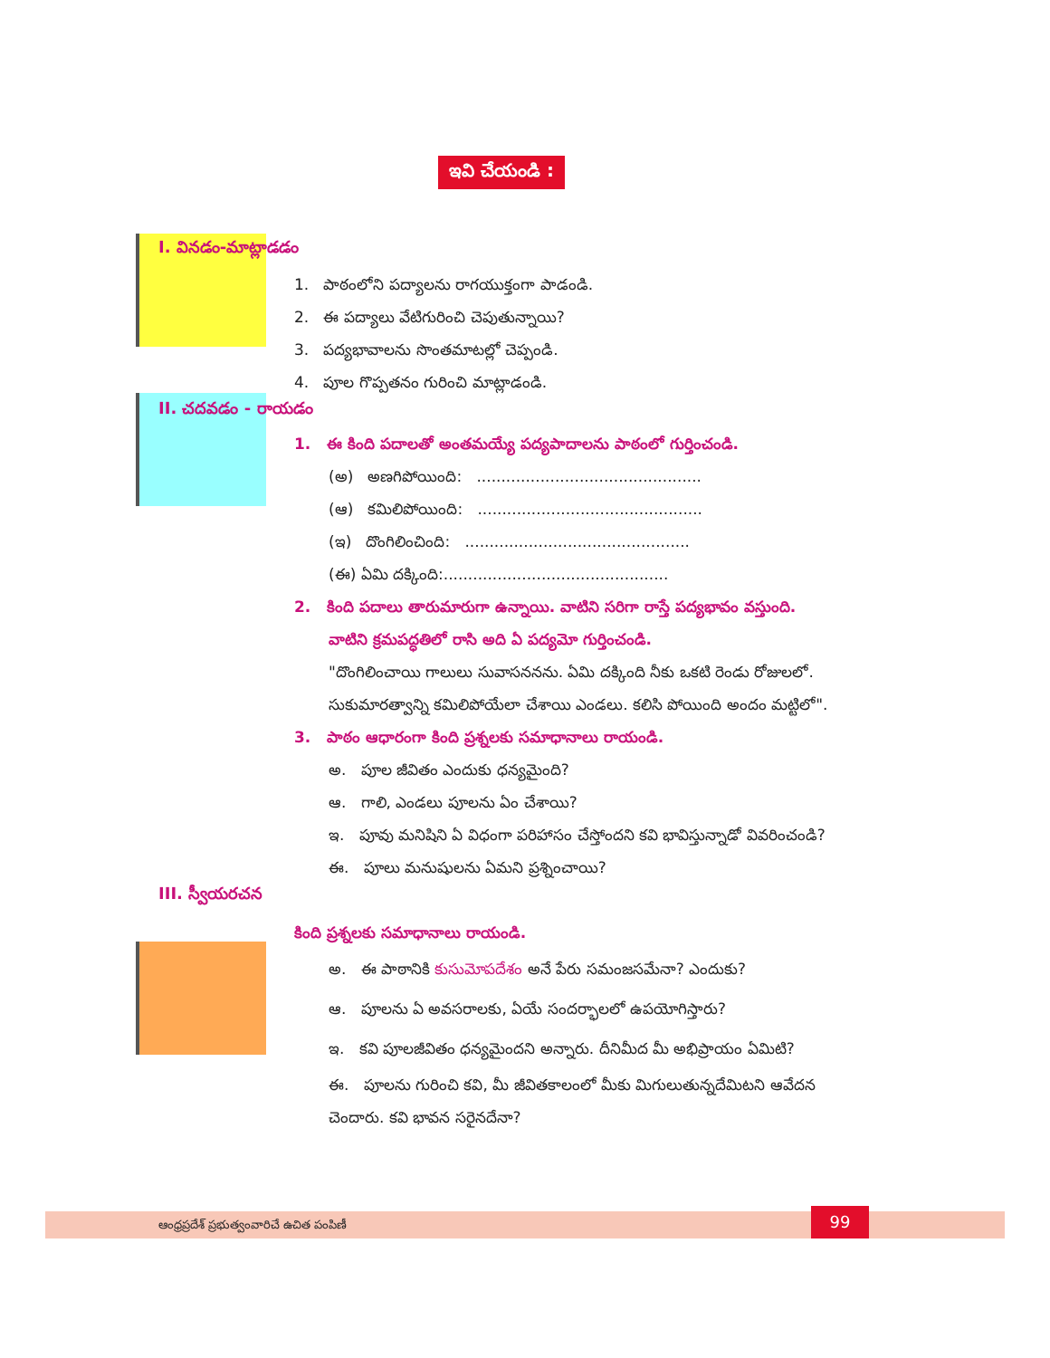ఇవి చేయండి :
I. వినడం-మాట్లాడడం
1. పాఠంలోని పద్యాలను రాగయుక్తంగా పాడండి.
2. ఈ పద్యాలు వేటిగురించి చెపుతున్నాయి?
3. పద్యభావాలను సొంతమాటల్లో చెప్పండి.
4. పూల గొప్పతనం గురించి మాట్లాడండి.
II. చదవడం - రాయడం
1. ఈ కింది పదాలతో అంతమయ్యే పద్యపాదాలను పాఠంలో గుర్తించండి.
(అ) అణగిపోయింది: ..............................................
(ఆ) కమిలిపోయింది: ..............................................
(ఇ) దొంగిలించింది: ..............................................
(ఈ) ఏమి దక్కింది:..............................................
2. కింది పదాలు తారుమారుగా ఉన్నాయి. వాటిని సరిగా రాస్తే పద్యభావం వస్తుంది.
వాటిని క్రమపద్ధతిలో రాసి అది ఏ పద్యమో గుర్తించండి.
"దొంగిలించాయి గాలులు సువాసననను. ఏమి దక్కింది నీకు ఒకటి రెండు రోజులలో. సుకుమారత్వాన్ని కమిలిపోయేలా చేశాయి ఎండలు. కలిసి పోయింది అందం మట్టిలో".
3. పాఠం ఆధారంగా కింది ప్రశ్నలకు సమాధానాలు రాయండి.
అ. పూల జీవితం ఎందుకు ధన్యమైంది?
ఆ. గాలి, ఎండలు పూలను ఏం చేశాయి?
ఇ. పూవు మనిషిని ఏ విధంగా పరిహాసం చేస్తోందని కవి భావిస్తున్నాడో వివరించండి?
ఈ. పూలు మనుషులను ఏమని ప్రశ్నించాయి?
III. స్వీయరచన
కింది ప్రశ్నలకు సమాధానాలు రాయండి.
అ. ఈ పాఠానికి కుసుమోపదేశం అనే పేరు సమంజసమేనా? ఎందుకు?
ఆ. పూలను ఏ అవసరాలకు, ఏయే సందర్భాలలో ఉపయోగిస్తారు?
ఇ. కవి పూలజీవితం ధన్యమైందని అన్నారు. దీనిమీద మీ అభిప్రాయం ఏమిటి?
ఈ. పూలను గురించి కవి, మీ జీవితకాలంలో మీకు మిగులుతున్నదేమిటని ఆవేదన చెందారు. కవి భావన సరైనదేనా?
ఆంధ్రప్రదేశ్ ప్రభుత్వంవారిచే ఉచిత పంపిణీ
99